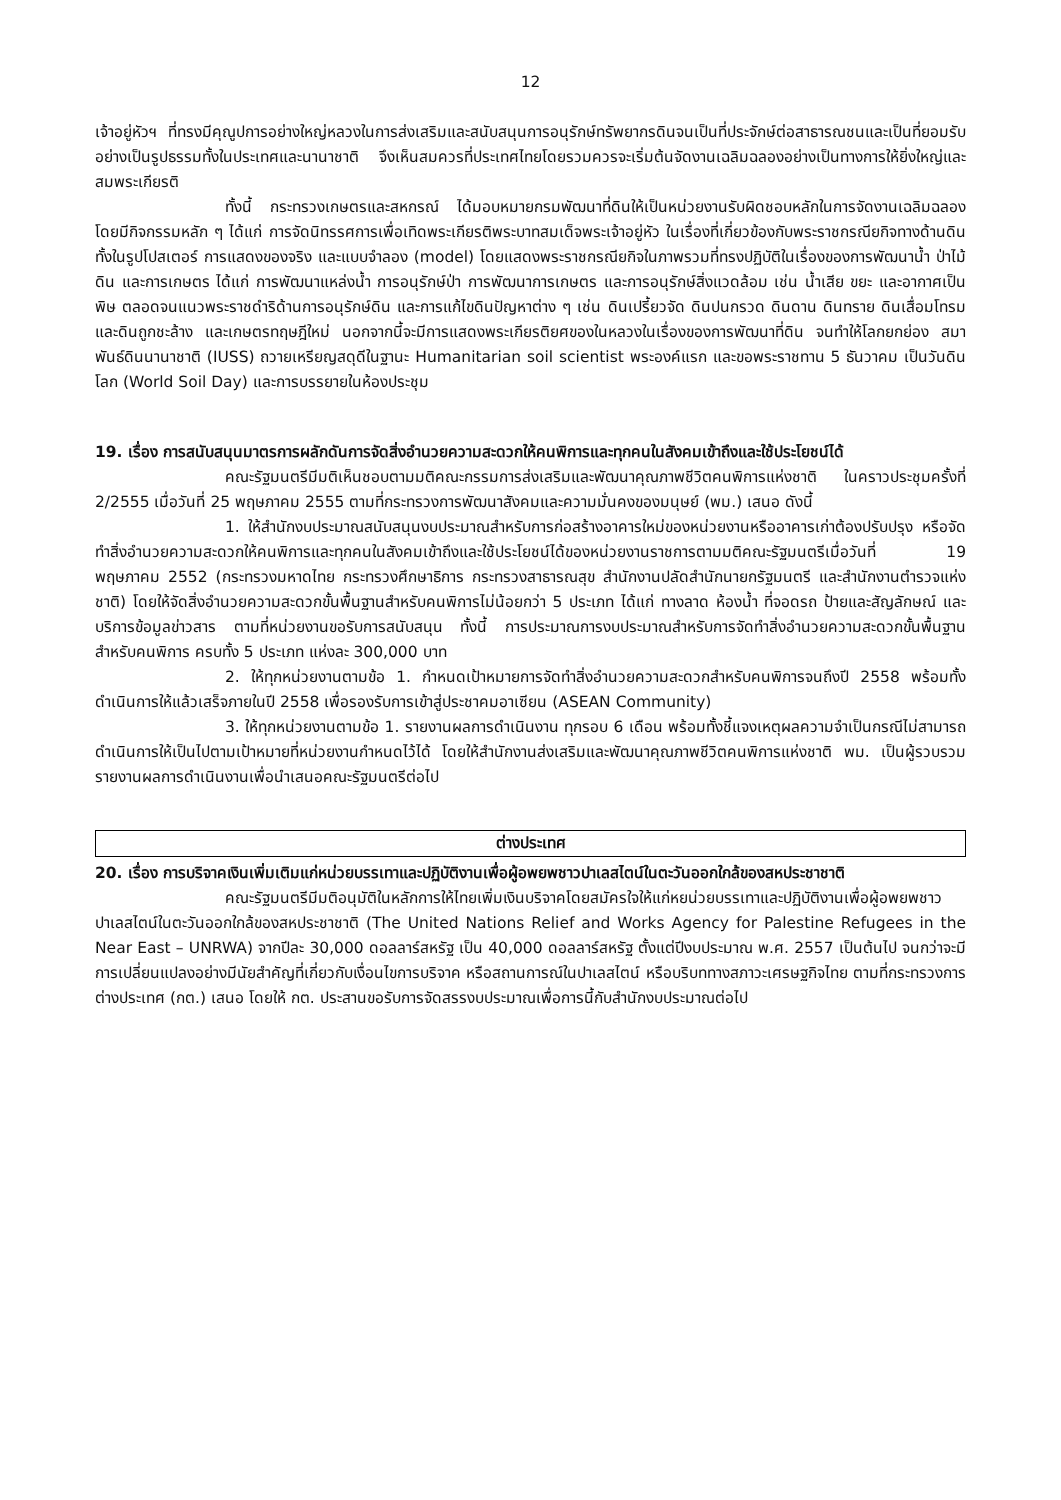12
เจ้าอยู่หัวฯ ที่ทรงมีคุณูปการอย่างใหญ่หลวงในการส่งเสริมและสนับสนุนการอนุรักษ์ทรัพยากรดินจนเป็นที่ประจักษ์ต่อสาธารณชนและเป็นที่ยอมรับอย่างเป็นรูปธรรมทั้งในประเทศและนานาชาติ จึงเห็นสมควรที่ประเทศไทยโดยรวมควรจะเริ่มต้นจัดงานเฉลิมฉลองอย่างเป็นทางการให้ยิ่งใหญ่และสมพระเกียรติ
ทั้งนี้ กระทรวงเกษตรและสหกรณ์ ได้มอบหมายกรมพัฒนาที่ดินให้เป็นหน่วยงานรับผิดชอบหลักในการจัดงานเฉลิมฉลอง โดยมีกิจกรรมหลัก ๆ ได้แก่ การจัดนิทรรศการเพื่อเทิดพระเกียรติพระบาทสมเด็จพระเจ้าอยู่หัว ในเรื่องที่เกี่ยวข้องกับพระราชกรณียกิจทางด้านดิน ทั้งในรูปโปสเตอร์ การแสดงของจริง และแบบจำลอง (model) โดยแสดงพระราชกรณียกิจในภาพรวมที่ทรงปฏิบัติในเรื่องของการพัฒนาน้ำ ป่าไม้ ดิน และการเกษตร ได้แก่ การพัฒนาแหล่งน้ำ การอนุรักษ์ป่า การพัฒนาการเกษตร และการอนุรักษ์สิ่งแวดล้อม เช่น น้ำเสีย ขยะ และอากาศเป็นพิษ ตลอดจนแนวพระราชดำริด้านการอนุรักษ์ดิน และการแก้ไขดินปัญหาต่าง ๆ เช่น ดินเปรี้ยวจัด ดินปนกรวด ดินดาน ดินทราย ดินเสื่อมโทรม และดินถูกชะล้าง และเกษตรทฤษฎีใหม่ นอกจากนี้จะมีการแสดงพระเกียรติยศของในหลวงในเรื่องของการพัฒนาที่ดิน จนทำให้โลกยกย่อง สมาพันธ์ดินนานาชาติ (IUSS) ถวายเหรียญสดุดีในฐานะ Humanitarian soil scientist พระองค์แรก และขอพระราชทาน 5 ธันวาคม เป็นวันดินโลก (World Soil Day) และการบรรยายในห้องประชุม
19. เรื่อง การสนับสนุนมาตรการผลักดันการจัดสิ่งอำนวยความสะดวกให้คนพิการและทุกคนในสังคมเข้าถึงและใช้ประโยชน์ได้
คณะรัฐมนตรีมีมติเห็นชอบตามมติคณะกรรมการส่งเสริมและพัฒนาคุณภาพชีวิตคนพิการแห่งชาติ ในคราวประชุมครั้งที่ 2/2555 เมื่อวันที่ 25 พฤษภาคม 2555 ตามที่กระทรวงการพัฒนาสังคมและความมั่นคงของมนุษย์ (พม.) เสนอ ดังนี้
1. ให้สำนักงบประมาณสนับสนุนงบประมาณสำหรับการก่อสร้างอาคารใหม่ของหน่วยงานหรืออาคารเก่าต้องปรับปรุง หรือจัดทำสิ่งอำนวยความสะดวกให้คนพิการและทุกคนในสังคมเข้าถึงและใช้ประโยชน์ได้ของหน่วยงานราชการตามมติคณะรัฐมนตรีเมื่อวันที่ 19 พฤษภาคม 2552 (กระทรวงมหาดไทย กระทรวงศึกษาธิการ กระทรวงสาธารณสุข สำนักงานปลัดสำนักนายกรัฐมนตรี และสำนักงานตำรวจแห่งชาติ) โดยให้จัดสิ่งอำนวยความสะดวกขั้นพื้นฐานสำหรับคนพิการไม่น้อยกว่า 5 ประเภท ได้แก่ ทางลาด ห้องน้ำ ที่จอดรถ ป้ายและสัญลักษณ์ และบริการข้อมูลข่าวสาร ตามที่หน่วยงานขอรับการสนับสนุน ทั้งนี้ การประมาณการงบประมาณสำหรับการจัดทำสิ่งอำนวยความสะดวกขั้นพื้นฐานสำหรับคนพิการ ครบทั้ง 5 ประเภท แห่งละ 300,000 บาท
2. ให้ทุกหน่วยงานตามข้อ 1. กำหนดเป้าหมายการจัดทำสิ่งอำนวยความสะดวกสำหรับคนพิการจนถึงปี 2558 พร้อมทั้งดำเนินการให้แล้วเสร็จภายในปี 2558 เพื่อรองรับการเข้าสู่ประชาคมอาเซียน (ASEAN Community)
3. ให้ทุกหน่วยงานตามข้อ 1. รายงานผลการดำเนินงาน ทุกรอบ 6 เดือน พร้อมทั้งชี้แจงเหตุผลความจำเป็นกรณีไม่สามารถดำเนินการให้เป็นไปตามเป้าหมายที่หน่วยงานกำหนดไว้ได้ โดยให้สำนักงานส่งเสริมและพัฒนาคุณภาพชีวิตคนพิการแห่งชาติ พม. เป็นผู้รวบรวมรายงานผลการดำเนินงานเพื่อนำเสนอคณะรัฐมนตรีต่อไป
ต่างประเทศ
20. เรื่อง การบริจาคเงินเพิ่มเติมแก่หน่วยบรรเทาและปฏิบัติงานเพื่อผู้อพยพชาวปาเลสไตน์ในตะวันออกใกล้ของสหประชาชาติ
คณะรัฐมนตรีมีมติอนุมัติในหลักการให้ไทยเพิ่มเงินบริจาคโดยสมัครใจให้แก่หยน่วยบรรเทาและปฏิบัติงานเพื่อผู้อพยพชาวปาเลสไตน์ในตะวันออกใกล้ของสหประชาชาติ (The United Nations Relief and Works Agency for Palestine Refugees in the Near East – UNRWA) จากปีละ 30,000 ดอลลาร์สหรัฐ เป็น 40,000 ดอลลาร์สหรัฐ ตั้งแต่ปีงบประมาณ พ.ศ. 2557 เป็นต้นไป จนกว่าจะมีการเปลี่ยนแปลงอย่างมีนัยสำคัญที่เกี่ยวกับเงื่อนไขการบริจาค หรือสถานการณ์ในปาเลสไตน์ หรือบริบททางสภาวะเศรษฐกิจไทย ตามที่กระทรวงการต่างประเทศ (กต.) เสนอ โดยให้ กต. ประสานขอรับการจัดสรรงบประมาณเพื่อการนี้กับสำนักงบประมาณต่อไป